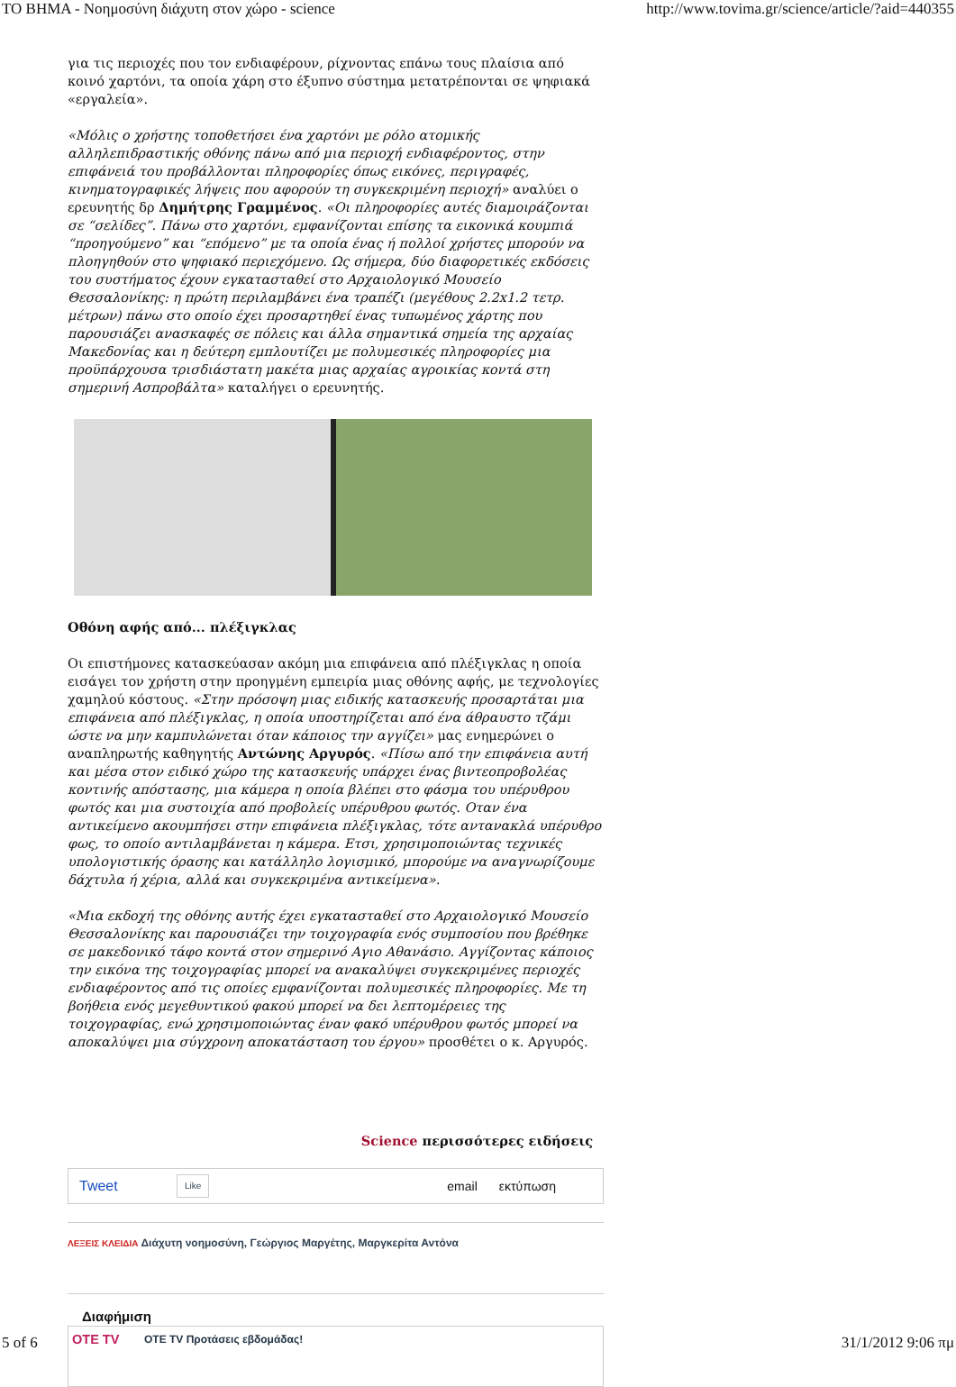ΤΟ ΒΗΜΑ - Νοημοσύνη διάχυτη στον χώρο - science http://www.tovima.gr/science/article/?aid=440355
για τις περιοχές που τον ενδιαφέρουν, ρίχνοντας επάνω τους πλαίσια από κοινό χαρτόνι, τα οποία χάρη στο έξυπνο σύστημα μετατρέπονται σε ψηφιακά «εργαλεία».
«Μόλις ο χρήστης τοποθετήσει ένα χαρτόνι με ρόλο ατομικής αλληλεπιδραστικής οθόνης πάνω από μια περιοχή ενδιαφέροντος, στην επιφάνειά του προβάλλονται πληροφορίες όπως εικόνες, περιγραφές, κινηματογραφικές λήψεις που αφορούν τη συγκεκριμένη περιοχή» αναλύει ο ερευνητής δρ Δημήτρης Γραμμένος. «Οι πληροφορίες αυτές διαμοιράζονται σε “σελίδες”. Πάνω στο χαρτόνι, εμφανίζονται επίσης τα εικονικά κουμπιά “προηγούμενο” και “επόμενο” με τα οποία ένας ή πολλοί χρήστες μπορούν να πλοηγηθούν στο ψηφιακό περιεχόμενο. Ως σήμερα, δύο διαφορετικές εκδόσεις του συστήματος έχουν εγκατασταθεί στο Αρχαιολογικό Μουσείο Θεσσαλονίκης: η πρώτη περιλαμβάνει ένα τραπέζι (μεγέθους 2.2x1.2 τετρ. μέτρων) πάνω στο οποίο έχει προσαρτηθεί ένας τυπωμένος χάρτης που παρουσιάζει ανασκαφές σε πόλεις και άλλα σημαντικά σημεία της αρχαίας Μακεδονίας και η δεύτερη εμπλουτίζει με πολυμεσικές πληροφορίες μια προϋπάρχουσα τρισδιάστατη μακέτα μιας αρχαίας αγροικίας κοντά στη σημερινή Ασπροβάλτα» καταλήγει ο ερευνητής.
Οθόνη αφής από... πλέξιγκλας
Οι επιστήμονες κατασκεύασαν ακόμη μια επιφάνεια από πλέξιγκλας η οποία εισάγει τον χρήστη στην προηγμένη εμπειρία μιας οθόνης αφής, με τεχνολογίες χαμηλού κόστους. «Στην πρόσοψη μιας ειδικής κατασκευής προσαρτάται μια επιφάνεια από πλέξιγκλας, η οποία υποστηρίζεται από ένα άθραυστο τζάμι ώστε να μην καμπυλώνεται όταν κάποιος την αγγίζει» μας ενημερώνει ο αναπληρωτής καθηγητής Αντώνης Αργυρός. «Πίσω από την επιφάνεια αυτή και μέσα στον ειδικό χώρο της κατασκευής υπάρχει ένας βιντεοπροβολέας κοντινής απόστασης, μια κάμερα η οποία βλέπει στο φάσμα του υπέρυθρου φωτός και μια συστοιχία από προβολείς υπέρυθρου φωτός. Οταν ένα αντικείμενο ακουμπήσει στην επιφάνεια πλέξιγκλας, τότε αντανακλά υπέρυθρο φως, το οποίο αντιλαμβάνεται η κάμερα. Ετσι, χρησιμοποιώντας τεχνικές υπολογιστικής όρασης και κατάλληλο λογισμικό, μπορούμε να αναγνωρίζουμε δάχτυλα ή χέρια, αλλά και συγκεκριμένα αντικείμενα».
«Μια εκδοχή της οθόνης αυτής έχει εγκατασταθεί στο Αρχαιολογικό Μουσείο Θεσσαλονίκης και παρουσιάζει την τοιχογραφία ενός συμποσίου που βρέθηκε σε μακεδονικό τάφο κοντά στον σημερινό Αγιο Αθανάσιο. Αγγίζοντας κάποιος την εικόνα της τοιχογραφίας μπορεί να ανακαλύψει συγκεκριμένες περιοχές ενδιαφέροντος από τις οποίες εμφανίζονται πολυμεσικές πληροφορίες. Με τη βοήθεια ενός μεγεθυντικού φακού μπορεί να δει λεπτομέρειες της τοιχογραφίας, ενώ χρησιμοποιώντας έναν φακό υπέρυθρου φωτός μπορεί να αποκαλύψει μια σύγχρονη αποκατάσταση του έργου» προσθέτει ο κ. Αργυρός.
Science περισσότερες ειδήσεις
Tweet Like email εκτύπωση
ΛΕΞΕΙΣ ΚΛΕΙΔΙΑ Διάχυτη νοημοσύνη, Γεώργιος Μαργέτης, Μαργκερίτα Αντόνα
Διαφήμιση
OTE TV ΟΤΕ TV Προτάσεις εβδομάδας!
5 of 6 31/1/2012 9:06 πμ